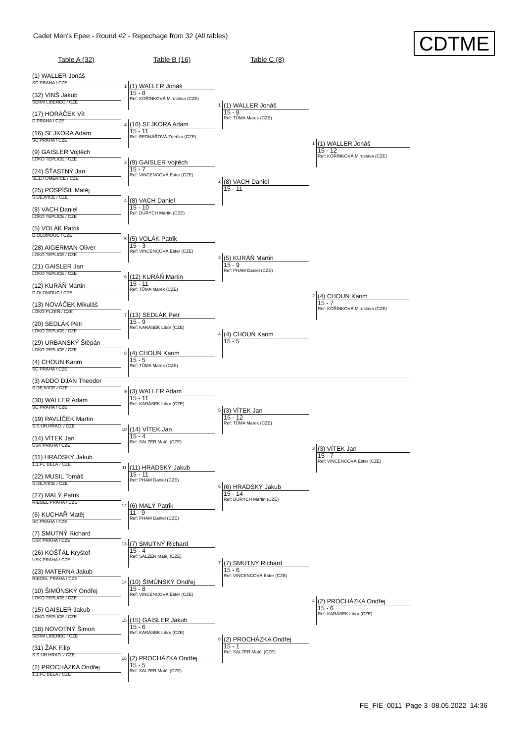Cadet Men's Epee - Round #2 - Repechage from 32 (All tables)
CDTME
Table A (32) Table B (16) Table C (8)
(1) WALLER Jonáš
SC PRAHA / CZE
(32) VINŠ Jakub
ŠERM LIBEREC / CZE
(17) HORÁČEK Vít
D.PRAHA / CZE
(16) SEJKORA Adam
SC PRAHA / CZE
(9) GAISLER Vojtěch
LOKO TEPLICE / CZE
(24) ŠŤASTNÝ Jan
SL.LITOMĚŘICE / CZE
(25) POSPÍŠIL Matěj
S.DEJVICE / CZE
(8) VACH Daniel
LOKO TEPLICE / CZE
(5) VOLÁK Patrik
D.OLOMOUC / CZE
(28) AIGERMAN Oliver
LOKO TEPLICE / CZE
(21) GAISLER Jan
LOKO TEPLICE / CZE
(12) KURÁŇ Martin
D.OLOMOUC / CZE
(13) NOVÁČEK Mikuláš
LOKO PLZEŇ / CZE
(20) SEDLÁK Petr
LOKO TEPLICE / CZE
(29) URBANSKÝ Štěpán
LOKO TEPLICE / CZE
(4) CHOUN Karim
SC PRAHA / CZE
(3) ADDO DJAN Theodor
S.DEJVICE / CZE
(30) WALLER Adam
SC PRAHA / CZE
(19) PAVLÍČEK Martin
S.S.UH.HRAD. / CZE
(14) VÍTEK Jan
USK PRAHA / CZE
(11) HRADSKÝ Jakub
1.1.FC BĚLÁ / CZE
(22) MUSIL Tomáš
S.DEJVICE / CZE
(27) MALÝ Patrik
RIEGEL PRAHA / CZE
(6) KUCHAŘ Matěj
SC PRAHA / CZE
(7) SMUTNÝ Richard
USK PRAHA / CZE
(26) KOŠŤÁL Kryštof
USK PRAHA / CZE
(23) MATERNA Jakub
RIEGEL PRAHA / CZE
(10) ŠIMŮNSKÝ Ondřej
LOKO TEPLICE / CZE
(15) GAISLER Jakub
LOKO TEPLICE / CZE
(18) NOVOTNÝ Šimon
ŠERM LIBEREC / CZE
(31) ŽÁK Filip
S.S.UH.HRAD. / CZE
(2) PROCHÁZKA Ondřej
1.1.FC BĚLÁ / CZE
1
(1) WALLER Jonáš
15 - 8
Ref: KOŘÍNKOVÁ Miroslava (CZE)
2
(16) SEJKORA Adam
15 - 11
Ref: BEDNÁŘOVÁ Zdeňka (CZE)
3
(9) GAISLER Vojtěch
15 - 7
Ref: VINCENCOVÁ Ester (CZE)
4
(8) VACH Daniel
15 - 10
Ref: DURYCH Martin (CZE)
5
(5) VOLÁK Patrik
15 - 3
Ref: VINCENCOVÁ Ester (CZE)
6
(12) KURÁŇ Martin
15 - 11
Ref: TŮMA Marek (CZE)
7
(13) SEDLÁK Petr
15 - 9
Ref: KARÁSEK Libor (CZE)
8
(4) CHOUN Karim
15 - 5
Ref: TŮMA Marek (CZE)
9
(3) WALLER Adam
15 - 11
Ref: KARÁSEK Libor (CZE)
10
(14) VÍTEK Jan
15 - 4
Ref: SALZER Matěj (CZE)
11
(11) HRADSKÝ Jakub
15 - 11
Ref: PHAM Daniel (CZE)
12
(6) MALÝ Patrik
11 - 9
Ref: PHAM Daniel (CZE)
13
(7) SMUTNÝ Richard
15 - 4
Ref: SALZER Matěj (CZE)
14
(10) ŠIMŮNSKÝ Ondřej
15 - 8
Ref: VINCENCOVÁ Ester (CZE)
15
(15) GAISLER Jakub
15 - 6
Ref: KARÁSEK Libor (CZE)
16
(2) PROCHÁZKA Ondřej
15 - 5
Ref: SALZER Matěj (CZE)
1
(1) WALLER Jonáš
15 - 8
Ref: TŮMA Marek (CZE)
2
(8) VACH Daniel
15 - 11
3
(5) KURÁŇ Martin
15 - 9
Ref: PHAM Daniel (CZE)
4
(4) CHOUN Karim
15 - 5
5
(3) VÍTEK Jan
15 - 12
Ref: TŮMA Marek (CZE)
6
(6) HRADSKÝ Jakub
15 - 14
Ref: DURYCH Martin (CZE)
7
(7) SMUTNÝ Richard
15 - 6
Ref: VINCENCOVÁ Ester (CZE)
8
(2) PROCHÁZKA Ondřej
15 - 1
Ref: SALZER Matěj (CZE)
1
(1) WALLER Jonáš
15 - 12
Ref: KOŘÍNKOVÁ Miroslava (CZE)
2
(4) CHOUN Karim
15 - 7
Ref: KOŘÍNKOVÁ Miroslava (CZE)
3
(3) VÍTEK Jan
15 - 7
Ref: VINCENCOVÁ Ester (CZE)
4
(2) PROCHÁZKA Ondřej
15 - 6
Ref: KARÁSEK Libor (CZE)
FE_FIE_0011 Page 3 08.05.2022 14:36